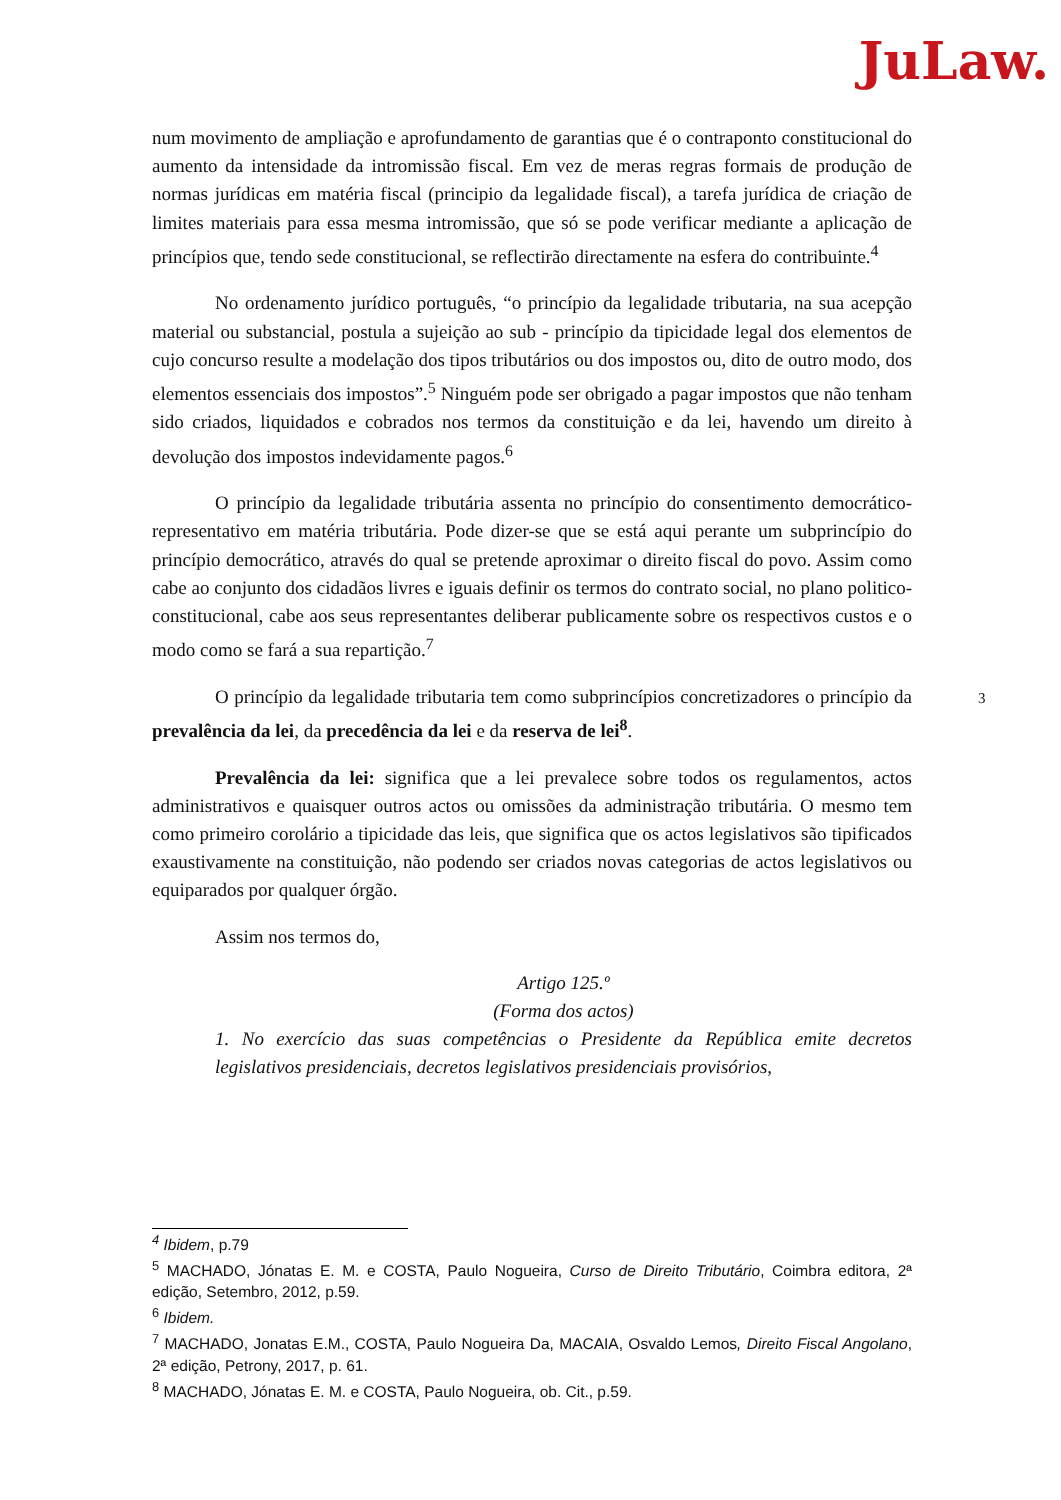JuLaw.
num movimento de ampliação e aprofundamento de garantias que é o contraponto constitucional do aumento da intensidade da intromissão fiscal. Em vez de meras regras formais de produção de normas jurídicas em matéria fiscal (principio da legalidade fiscal), a tarefa jurídica de criação de limites materiais para essa mesma intromissão, que só se pode verificar mediante a aplicação de princípios que, tendo sede constitucional, se reflectirão directamente na esfera do contribuinte.<sup>4</sup>
No ordenamento jurídico português, “o princípio da legalidade tributaria, na sua acepção material ou substancial, postula a sujeição ao sub - princípio da tipicidade legal dos elementos de cujo concurso resulte a modelação dos tipos tributários ou dos impostos ou, dito de outro modo, dos elementos essenciais dos impostos”.<sup>5</sup> Ninguém pode ser obrigado a pagar impostos que não tenham sido criados, liquidados e cobrados nos termos da constituição e da lei, havendo um direito à devolução dos impostos indevidamente pagos.<sup>6</sup>
O princípio da legalidade tributária assenta no princípio do consentimento democrático-representativo em matéria tributária. Pode dizer-se que se está aqui perante um subprincípio do princípio democrático, através do qual se pretende aproximar o direito fiscal do povo. Assim como cabe ao conjunto dos cidadãos livres e iguais definir os termos do contrato social, no plano politico-constitucional, cabe aos seus representantes deliberar publicamente sobre os respectivos custos e o modo como se fará a sua repartição.<sup>7</sup>
O princípio da legalidade tributaria tem como subprincípios concretizadores o princípio da prevalência da lei, da precedência da lei e da reserva de lei<sup>8</sup>.
Prevalência da lei: significa que a lei prevalece sobre todos os regulamentos, actos administrativos e quaisquer outros actos ou omissões da administração tributária. O mesmo tem como primeiro corolário a tipicidade das leis, que significa que os actos legislativos são tipificados exaustivamente na constituição, não podendo ser criados novas categorias de actos legislativos ou equiparados por qualquer órgão.
Assim nos termos do,
Artigo 125.º
(Forma dos actos)
1. No exercício das suas competências o Presidente da República emite decretos legislativos presidenciais, decretos legislativos presidenciais provisórios,
3
<sup>4</sup> Ibidem, p.79
<sup>5</sup> MACHADO, Jónatas E. M. e COSTA, Paulo Nogueira, Curso de Direito Tributário, Coimbra editora, 2ª edição, Setembro, 2012, p.59.
<sup>6</sup> Ibidem.
<sup>7</sup> MACHADO, Jonatas E.M., COSTA, Paulo Nogueira Da, MACAIA, Osvaldo Lemos, Direito Fiscal Angolano, 2ª edição, Petrony, 2017, p. 61.
<sup>8</sup> MACHADO, Jónatas E. M. e COSTA, Paulo Nogueira, ob. Cit., p.59.